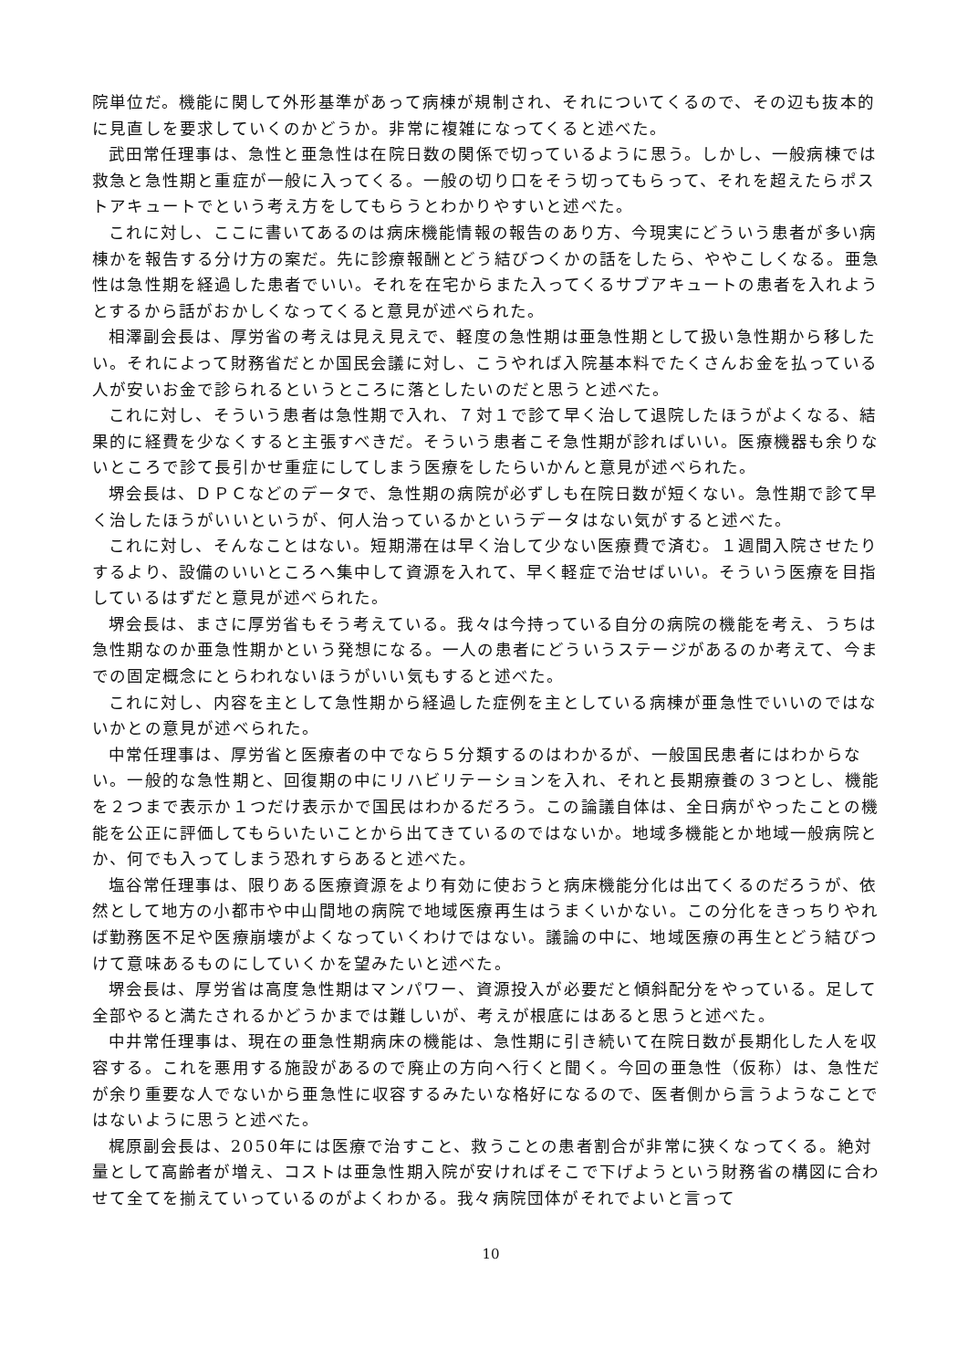院単位だ。機能に関して外形基準があって病棟が規制され、それについてくるので、その辺も抜本的に見直しを要求していくのかどうか。非常に複雑になってくると述べた。
武田常任理事は、急性と亜急性は在院日数の関係で切っているように思う。しかし、一般病棟では救急と急性期と重症が一般に入ってくる。一般の切り口をそう切ってもらって、それを超えたらポストアキュートでという考え方をしてもらうとわかりやすいと述べた。
これに対し、ここに書いてあるのは病床機能情報の報告のあり方、今現実にどういう患者が多い病棟かを報告する分け方の案だ。先に診療報酬とどう結びつくかの話をしたら、ややこしくなる。亜急性は急性期を経過した患者でいい。それを在宅からまた入ってくるサブアキュートの患者を入れようとするから話がおかしくなってくると意見が述べられた。
相澤副会長は、厚労省の考えは見え見えで、軽度の急性期は亜急性期として扱い急性期から移したい。それによって財務省だとか国民会議に対し、こうやれば入院基本料でたくさんお金を払っている人が安いお金で診られるというところに落としたいのだと思うと述べた。
これに対し、そういう患者は急性期で入れ、７対１で診て早く治して退院したほうがよくなる、結果的に経費を少なくすると主張すべきだ。そういう患者こそ急性期が診ればいい。医療機器も余りないところで診て長引かせ重症にしてしまう医療をしたらいかんと意見が述べられた。
堺会長は、ＤＰＣなどのデータで、急性期の病院が必ずしも在院日数が短くない。急性期で診て早く治したほうがいいというが、何人治っているかというデータはない気がすると述べた。
これに対し、そんなことはない。短期滞在は早く治して少ない医療費で済む。１週間入院させたりするより、設備のいいところへ集中して資源を入れて、早く軽症で治せばいい。そういう医療を目指しているはずだと意見が述べられた。
堺会長は、まさに厚労省もそう考えている。我々は今持っている自分の病院の機能を考え、うちは急性期なのか亜急性期かという発想になる。一人の患者にどういうステージがあるのか考えて、今までの固定概念にとらわれないほうがいい気もすると述べた。
これに対し、内容を主として急性期から経過した症例を主としている病棟が亜急性でいいのではないかとの意見が述べられた。
中常任理事は、厚労省と医療者の中でなら５分類するのはわかるが、一般国民患者にはわからない。一般的な急性期と、回復期の中にリハビリテーションを入れ、それと長期療養の３つとし、機能を２つまで表示か１つだけ表示かで国民はわかるだろう。この論議自体は、全日病がやったことの機能を公正に評価してもらいたいことから出てきているのではないか。地域多機能とか地域一般病院とか、何でも入ってしまう恐れすらあると述べた。
塩谷常任理事は、限りある医療資源をより有効に使おうと病床機能分化は出てくるのだろうが、依然として地方の小都市や中山間地の病院で地域医療再生はうまくいかない。この分化をきっちりやれば勤務医不足や医療崩壊がよくなっていくわけではない。議論の中に、地域医療の再生とどう結びつけて意味あるものにしていくかを望みたいと述べた。
堺会長は、厚労省は高度急性期はマンパワー、資源投入が必要だと傾斜配分をやっている。足して全部やると満たされるかどうかまでは難しいが、考えが根底にはあると思うと述べた。
中井常任理事は、現在の亜急性期病床の機能は、急性期に引き続いて在院日数が長期化した人を収容する。これを悪用する施設があるので廃止の方向へ行くと聞く。今回の亜急性（仮称）は、急性だが余り重要な人でないから亜急性に収容するみたいな格好になるので、医者側から言うようなことではないように思うと述べた。
梶原副会長は、2050年には医療で治すこと、救うことの患者割合が非常に狭くなってくる。絶対量として高齢者が増え、コストは亜急性期入院が安ければそこで下げようという財務省の構図に合わせて全てを揃えていっているのがよくわかる。我々病院団体がそれでよいと言って
10